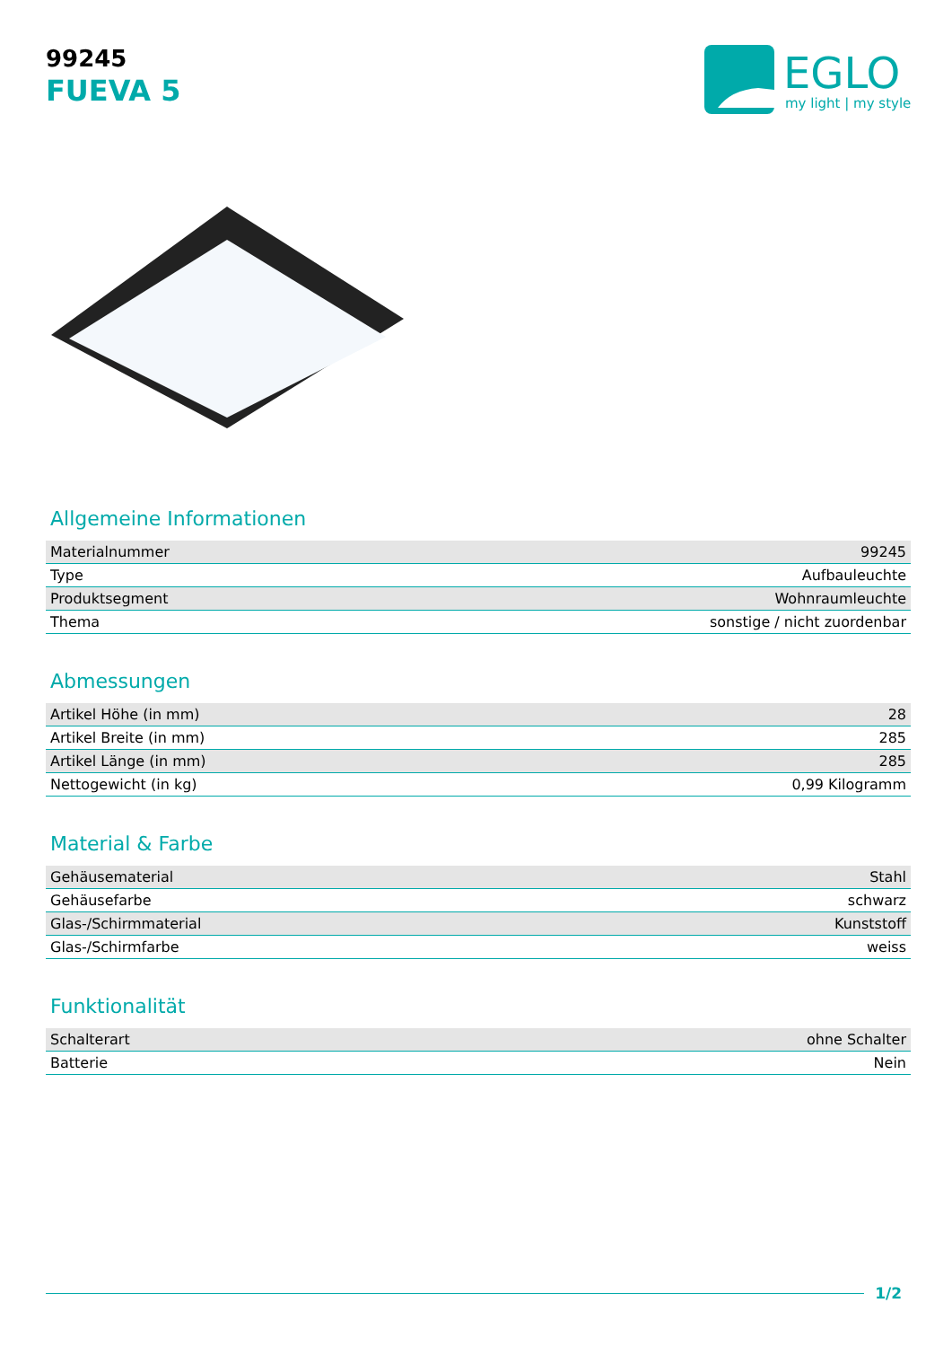99245
FUEVA 5
EGLO
my light | my style
Allgemeine Informationen
| Materialnummer | 99245 |
| Type | Aufbauleuchte |
| Produktsegment | Wohnraumleuchte |
| Thema | sonstige / nicht zuordenbar |
Abmessungen
| Artikel Höhe (in mm) | 28 |
| Artikel Breite (in mm) | 285 |
| Artikel Länge (in mm) | 285 |
| Nettogewicht (in kg) | 0,99 Kilogramm |
Material & Farbe
| Gehäusematerial | Stahl |
| Gehäusefarbe | schwarz |
| Glas-/Schirmmaterial | Kunststoff |
| Glas-/Schirmfarbe | weiss |
Funktionalität
| Schalterart | ohne Schalter |
| Batterie | Nein |
1/2